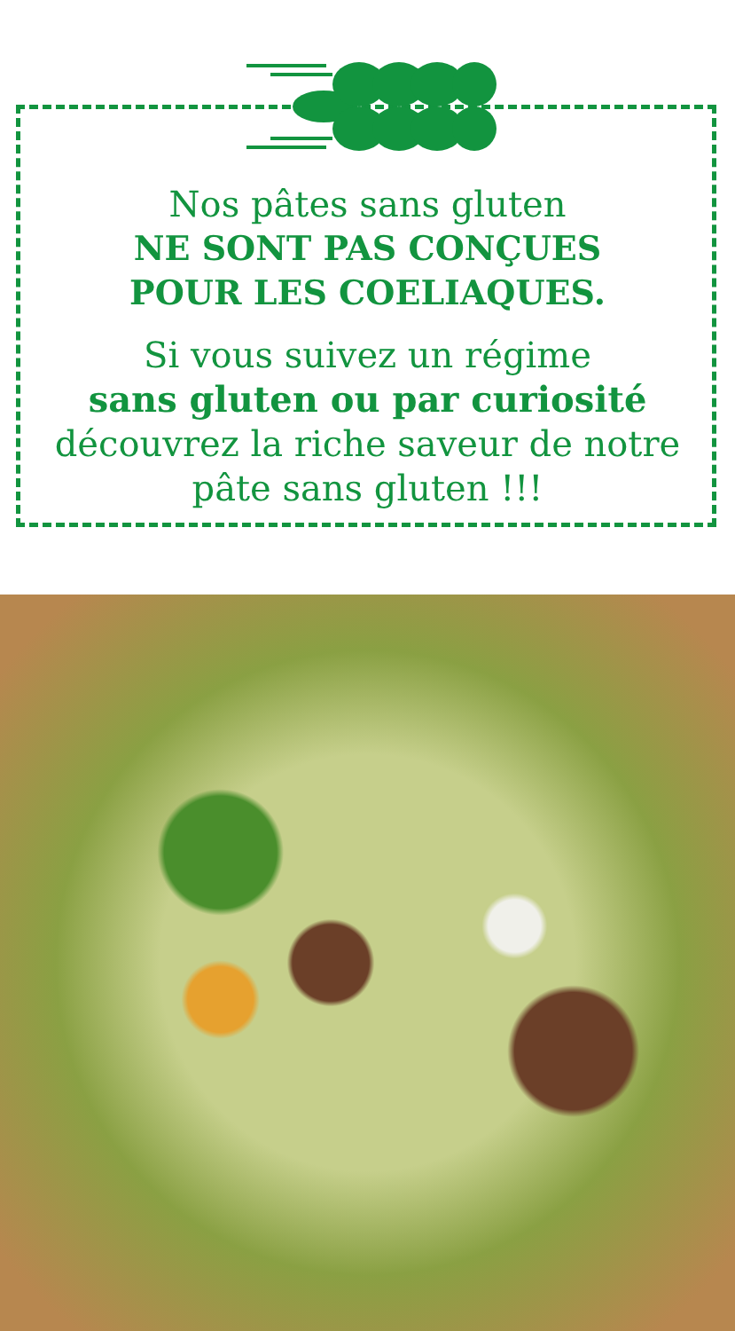Nos pâtes sans gluten
NE SONT PAS CONÇUES
POUR LES COELIAQUES.
Si vous suivez un régime
sans gluten ou par curiosité
découvrez la riche saveur de notre
pâte sans gluten !!!